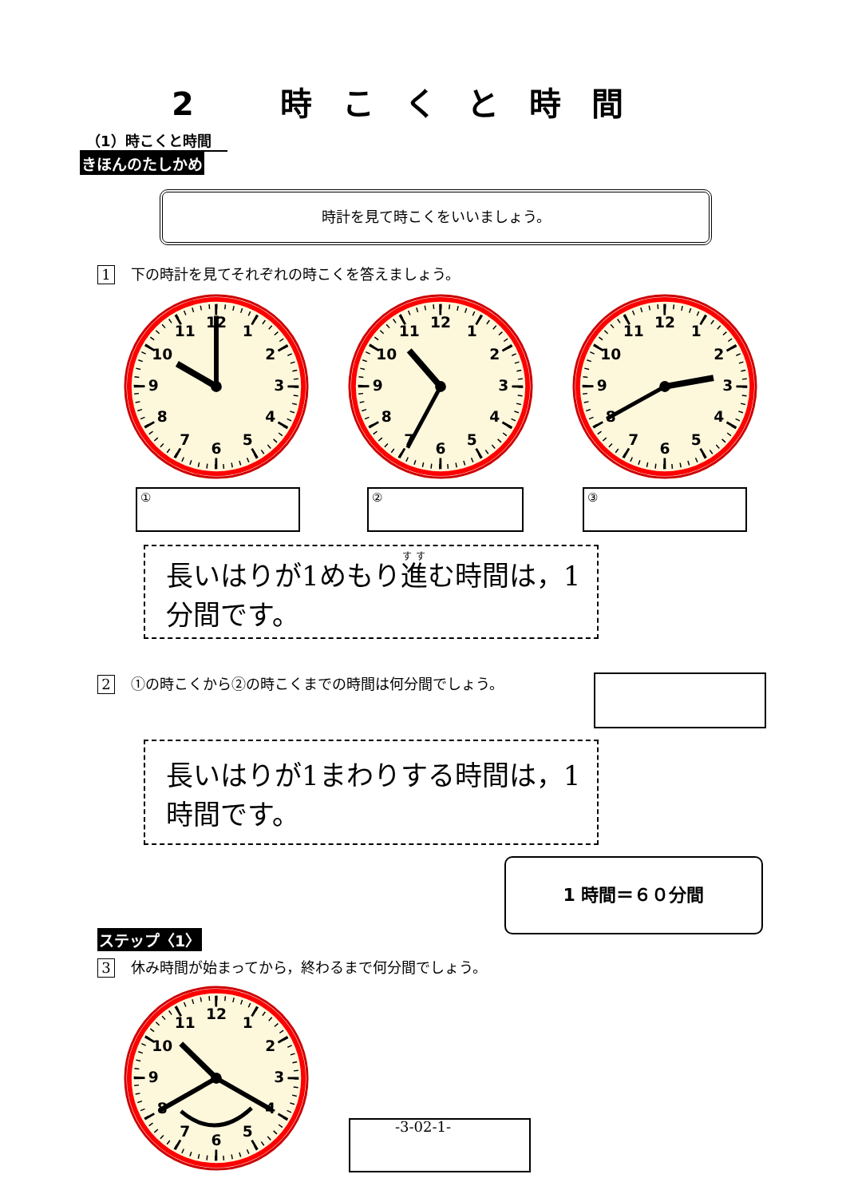2 時こくと時間
（1）時こくと時間
きほんのたしかめ
時計を見て時こくをいいましょう。
1 下の時計を見てそれぞれの時こくを答えましょう。
1
2
3
4
5
6
7
8
9
10
11
12
1
2
3
4
5
6
7
8
9
10
11
12
1
2
3
4
5
6
7
8
9
10
11
12
① ② ③
長いはりが1めもり進む時間は，1分間です。
2 ①の時こくから②の時こくまでの時間は何分間でしょう。
長いはりが1まわりする時間は，1時間です。
1 時間＝６０分間
ステップ〈1〉
3 休み時間が始まってから，終わるまで何分間でしょう。
1
2
3
4
5
6
7
8
9
10
11
12
-3-02-1-